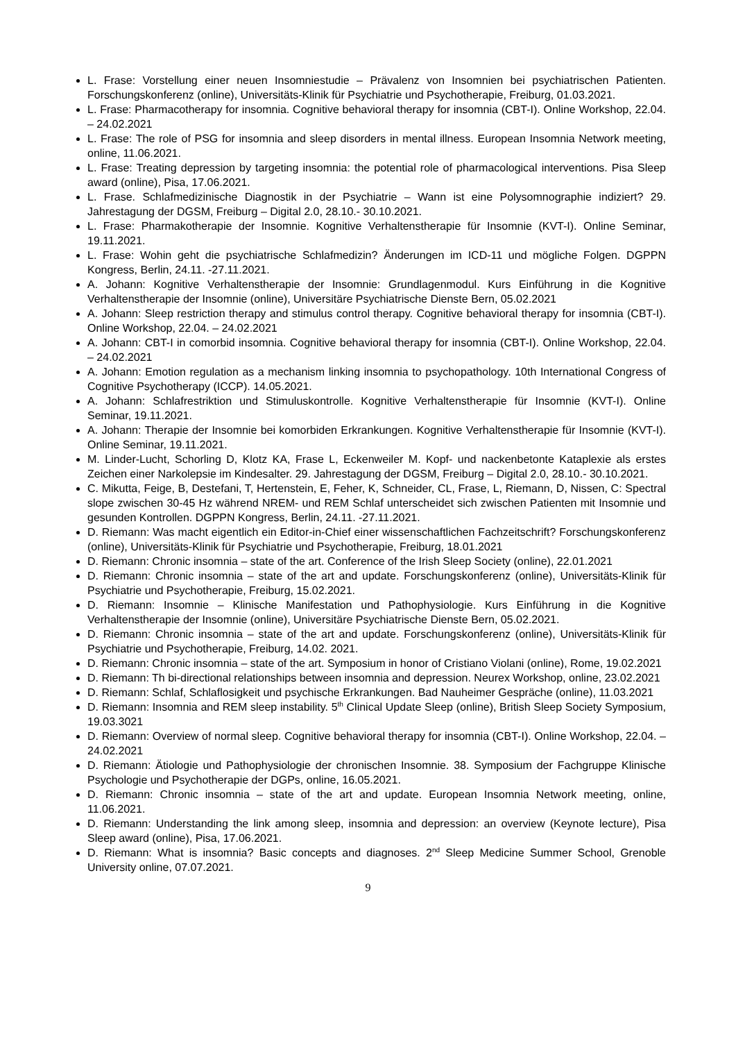L. Frase: Vorstellung einer neuen Insomniestudie – Prävalenz von Insomnien bei psychiatrischen Patienten. Forschungskonferenz (online), Universitäts-Klinik für Psychiatrie und Psychotherapie, Freiburg, 01.03.2021.
L. Frase: Pharmacotherapy for insomnia. Cognitive behavioral therapy for insomnia (CBT-I). Online Workshop, 22.04. – 24.02.2021
L. Frase: The role of PSG for insomnia and sleep disorders in mental illness. European Insomnia Network meeting, online, 11.06.2021.
L. Frase: Treating depression by targeting insomnia: the potential role of pharmacological interventions. Pisa Sleep award (online), Pisa, 17.06.2021.
L. Frase. Schlafmedizinische Diagnostik in der Psychiatrie – Wann ist eine Polysomnographie indiziert? 29. Jahrestagung der DGSM, Freiburg – Digital 2.0, 28.10.- 30.10.2021.
L. Frase: Pharmakotherapie der Insomnie. Kognitive Verhaltenstherapie für Insomnie (KVT-I). Online Seminar, 19.11.2021.
L. Frase: Wohin geht die psychiatrische Schlafmedizin? Änderungen im ICD-11 und mögliche Folgen. DGPPN Kongress, Berlin, 24.11. -27.11.2021.
A. Johann: Kognitive Verhaltenstherapie der Insomnie: Grundlagenmodul. Kurs Einführung in die Kognitive Verhaltenstherapie der Insomnie (online), Universitäre Psychiatrische Dienste Bern, 05.02.2021
A. Johann: Sleep restriction therapy and stimulus control therapy. Cognitive behavioral therapy for insomnia (CBT-I). Online Workshop, 22.04. – 24.02.2021
A. Johann: CBT-I in comorbid insomnia. Cognitive behavioral therapy for insomnia (CBT-I). Online Workshop, 22.04. – 24.02.2021
A. Johann: Emotion regulation as a mechanism linking insomnia to psychopathology. 10th International Congress of Cognitive Psychotherapy (ICCP). 14.05.2021.
A. Johann: Schlafrestriktion und Stimuluskontrolle. Kognitive Verhaltenstherapie für Insomnie (KVT-I). Online Seminar, 19.11.2021.
A. Johann: Therapie der Insomnie bei komorbiden Erkrankungen. Kognitive Verhaltenstherapie für Insomnie (KVT-I). Online Seminar, 19.11.2021.
M. Linder-Lucht, Schorling D, Klotz KA, Frase L, Eckenweiler M. Kopf- und nackenbetonte Kataplexie als erstes Zeichen einer Narkolepsie im Kindesalter. 29. Jahrestagung der DGSM, Freiburg – Digital 2.0, 28.10.- 30.10.2021.
C. Mikutta, Feige, B, Destefani, T, Hertenstein, E, Feher, K, Schneider, CL, Frase, L, Riemann, D, Nissen, C: Spectral slope zwischen 30-45 Hz während NREM- und REM Schlaf unterscheidet sich zwischen Patienten mit Insomnie und gesunden Kontrollen. DGPPN Kongress, Berlin, 24.11. -27.11.2021.
D. Riemann: Was macht eigentlich ein Editor-in-Chief einer wissenschaftlichen Fachzeitschrift? Forschungskonferenz (online), Universitäts-Klinik für Psychiatrie und Psychotherapie, Freiburg, 18.01.2021
D. Riemann: Chronic insomnia – state of the art. Conference of the Irish Sleep Society (online), 22.01.2021
D. Riemann: Chronic insomnia – state of the art and update. Forschungskonferenz (online), Universitäts-Klinik für Psychiatrie und Psychotherapie, Freiburg, 15.02.2021.
D. Riemann: Insomnie – Klinische Manifestation und Pathophysiologie. Kurs Einführung in die Kognitive Verhaltenstherapie der Insomnie (online), Universitäre Psychiatrische Dienste Bern, 05.02.2021.
D. Riemann: Chronic insomnia – state of the art and update. Forschungskonferenz (online), Universitäts-Klinik für Psychiatrie und Psychotherapie, Freiburg, 14.02. 2021.
D. Riemann: Chronic insomnia – state of the art. Symposium in honor of Cristiano Violani (online), Rome, 19.02.2021
D. Riemann: Th bi-directional relationships between insomnia and depression. Neurex Workshop, online, 23.02.2021
D. Riemann: Schlaf, Schlaflosigkeit und psychische Erkrankungen. Bad Nauheimer Gespräche (online), 11.03.2021
D. Riemann: Insomnia and REM sleep instability. 5<sup>th</sup> Clinical Update Sleep (online), British Sleep Society Symposium, 19.03.3021
D. Riemann: Overview of normal sleep. Cognitive behavioral therapy for insomnia (CBT-I). Online Workshop, 22.04. – 24.02.2021
D. Riemann: Ätiologie und Pathophysiologie der chronischen Insomnie. 38. Symposium der Fachgruppe Klinische Psychologie und Psychotherapie der DGPs, online, 16.05.2021.
D. Riemann: Chronic insomnia – state of the art and update. European Insomnia Network meeting, online, 11.06.2021.
D. Riemann: Understanding the link among sleep, insomnia and depression: an overview (Keynote lecture), Pisa Sleep award (online), Pisa, 17.06.2021.
D. Riemann: What is insomnia? Basic concepts and diagnoses. 2<sup>nd</sup> Sleep Medicine Summer School, Grenoble University online, 07.07.2021.
9